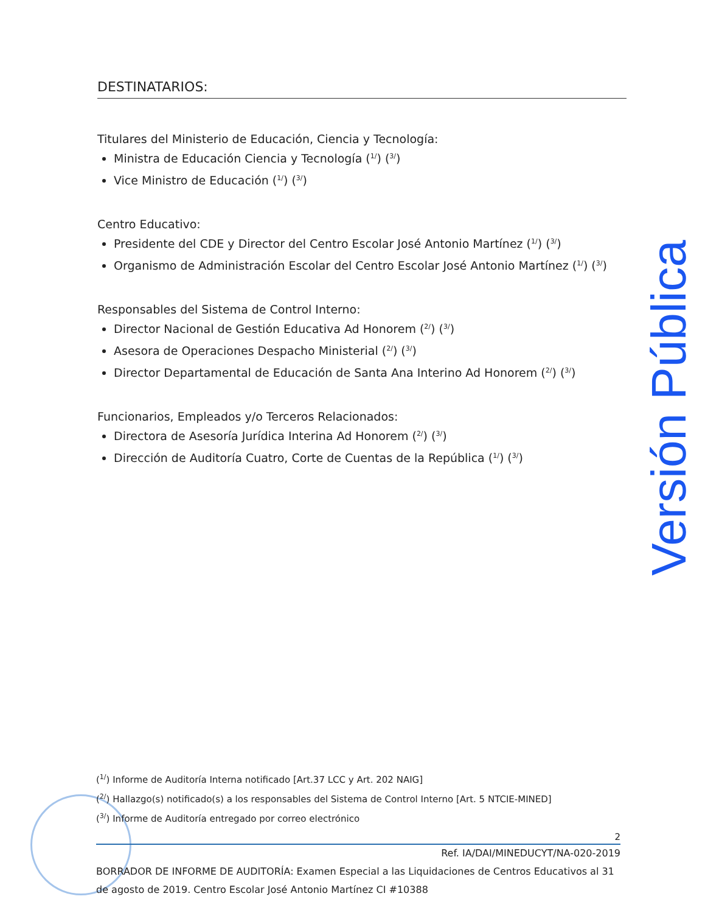DESTINATARIOS:
Titulares del Ministerio de Educación, Ciencia y Tecnología:
Ministra de Educación Ciencia y Tecnología (<sup>1/</sup>) (<sup>3/</sup>)
Vice Ministro de Educación (<sup>1/</sup>) (<sup>3/</sup>)
Centro Educativo:
Presidente del CDE y Director del Centro Escolar José Antonio Martínez (<sup>1/</sup>) (<sup>3/</sup>)
Organismo de Administración Escolar del Centro Escolar José Antonio Martínez (<sup>1/</sup>) (<sup>3/</sup>)
Responsables del Sistema de Control Interno:
Director Nacional de Gestión Educativa Ad Honorem (<sup>2/</sup>) (<sup>3/</sup>)
Asesora de Operaciones Despacho Ministerial (<sup>2/</sup>) (<sup>3/</sup>)
Director Departamental de Educación de Santa Ana Interino Ad Honorem (<sup>2/</sup>) (<sup>3/</sup>)
Funcionarios, Empleados y/o Terceros Relacionados:
Directora de Asesoría Jurídica Interina Ad Honorem (<sup>2/</sup>) (<sup>3/</sup>)
Dirección de Auditoría Cuatro, Corte de Cuentas de la República (<sup>1/</sup>) (<sup>3/</sup>)
Versión Pública
(<sup>1/</sup>) Informe de Auditoría Interna notificado [Art.37 LCC y Art. 202 NAIG]
(<sup>2/</sup>) Hallazgo(s) notificado(s) a los responsables del Sistema de Control Interno [Art. 5 NTCIE-MINED]
(<sup>3/</sup>) Informe de Auditoría entregado por correo electrónico
2
Ref. IA/DAI/MINEDUCYT/NA-020-2019
BORRADOR DE INFORME DE AUDITORÍA: Examen Especial a las Liquidaciones de Centros Educativos al 31 de agosto de 2019. Centro Escolar José Antonio Martínez CI #10388